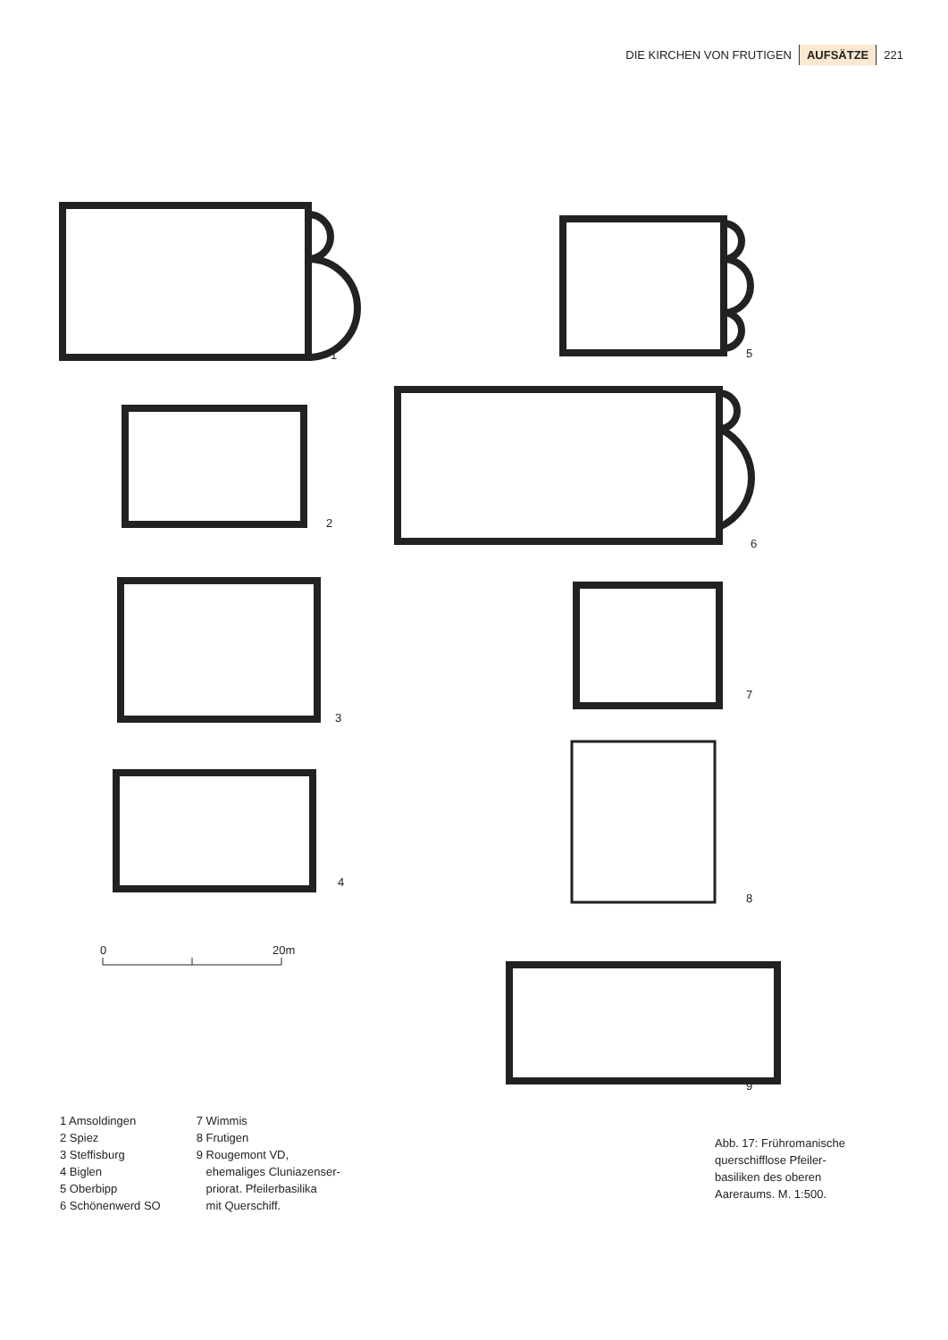DIE KIRCHEN VON FRUTIGEN AUFSÄTZE 221
1
5
2
6
3
7
4
8
9
0
20m
1 Amsoldingen
2 Spiez
3 Steffisburg
4 Biglen
5 Oberbipp
6 Schönenwerd SO
7 Wimmis
8 Frutigen
9 Rougemont VD,
ehemaliges Cluniazenser-
priorat. Pfeilerbasilika
mit Querschiff.
Abb. 17: Frühromanische
querschifflose Pfeiler-
basiliken des oberen
Aareraums. M. 1:500.